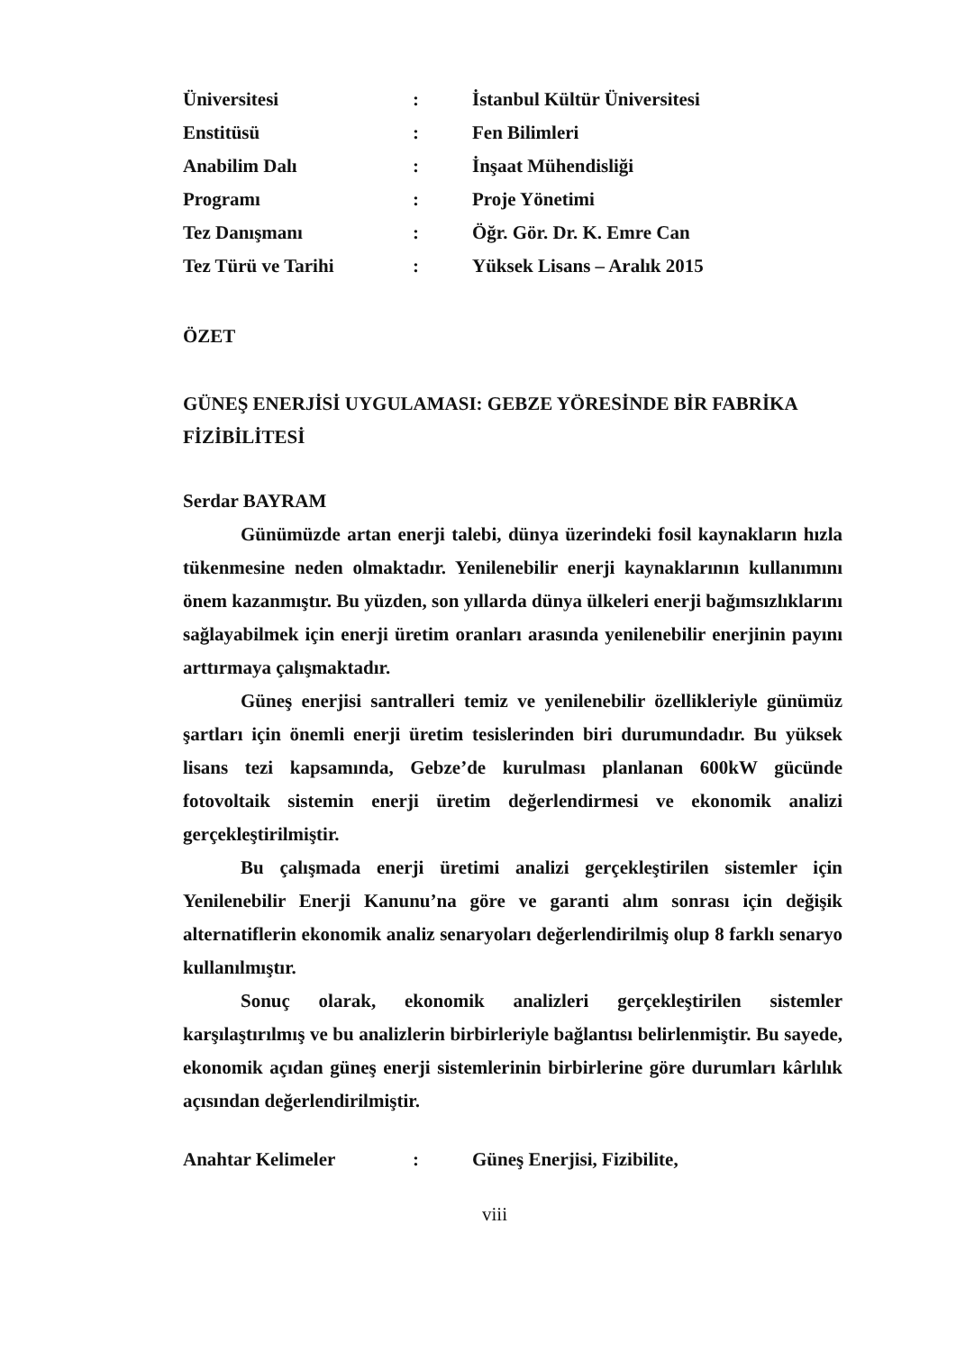| Üniversitesi | : | İstanbul Kültür Üniversitesi |
| Enstitüsü | : | Fen Bilimleri |
| Anabilim Dalı | : | İnşaat Mühendisliği |
| Programı | : | Proje Yönetimi |
| Tez Danışmanı | : | Öğr. Gör. Dr. K. Emre Can |
| Tez Türü ve Tarihi | : | Yüksek Lisans – Aralık 2015 |
ÖZET
GÜNEŞ ENERJİSİ UYGULAMASI: GEBZE YÖRESİNDE BİR FABRİKA FİZİBİLİTESİ
Serdar BAYRAM
Günümüzde artan enerji talebi, dünya üzerindeki fosil kaynakların hızla tükenmesine neden olmaktadır. Yenilenebilir enerji kaynaklarının kullanımını önem kazanmıştır. Bu yüzden, son yıllarda dünya ülkeleri enerji bağımsızlıklarını sağlayabilmek için enerji üretim oranları arasında yenilenebilir enerjinin payını arttırmaya çalışmaktadır.
Güneş enerjisi santralleri temiz ve yenilenebilir özellikleriyle günümüz şartları için önemli enerji üretim tesislerinden biri durumundadır. Bu yüksek lisans tezi kapsamında, Gebze’de kurulması planlanan 600kW gücünde fotovoltaik sistemin enerji üretim değerlendirmesi ve ekonomik analizi gerçekleştirilmiştir.
Bu çalışmada enerji üretimi analizi gerçekleştirilen sistemler için Yenilenebilir Enerji Kanunu’na göre ve garanti alım sonrası için değişik alternatiflerin ekonomik analiz senaryoları değerlendirilmiş olup 8 farklı senaryo kullanılmıştır.
Sonuç olarak, ekonomik analizleri gerçekleştirilen sistemler karşılaştırılmış ve bu analizlerin birbirleriyle bağlantısı belirlenmiştir. Bu sayede, ekonomik açıdan güneş enerji sistemlerinin birbirlerine göre durumları kârlılık açısından değerlendirilmiştir.
| Anahtar Kelimeler | : | Güneş Enerjisi, Fizibilite, |
viii